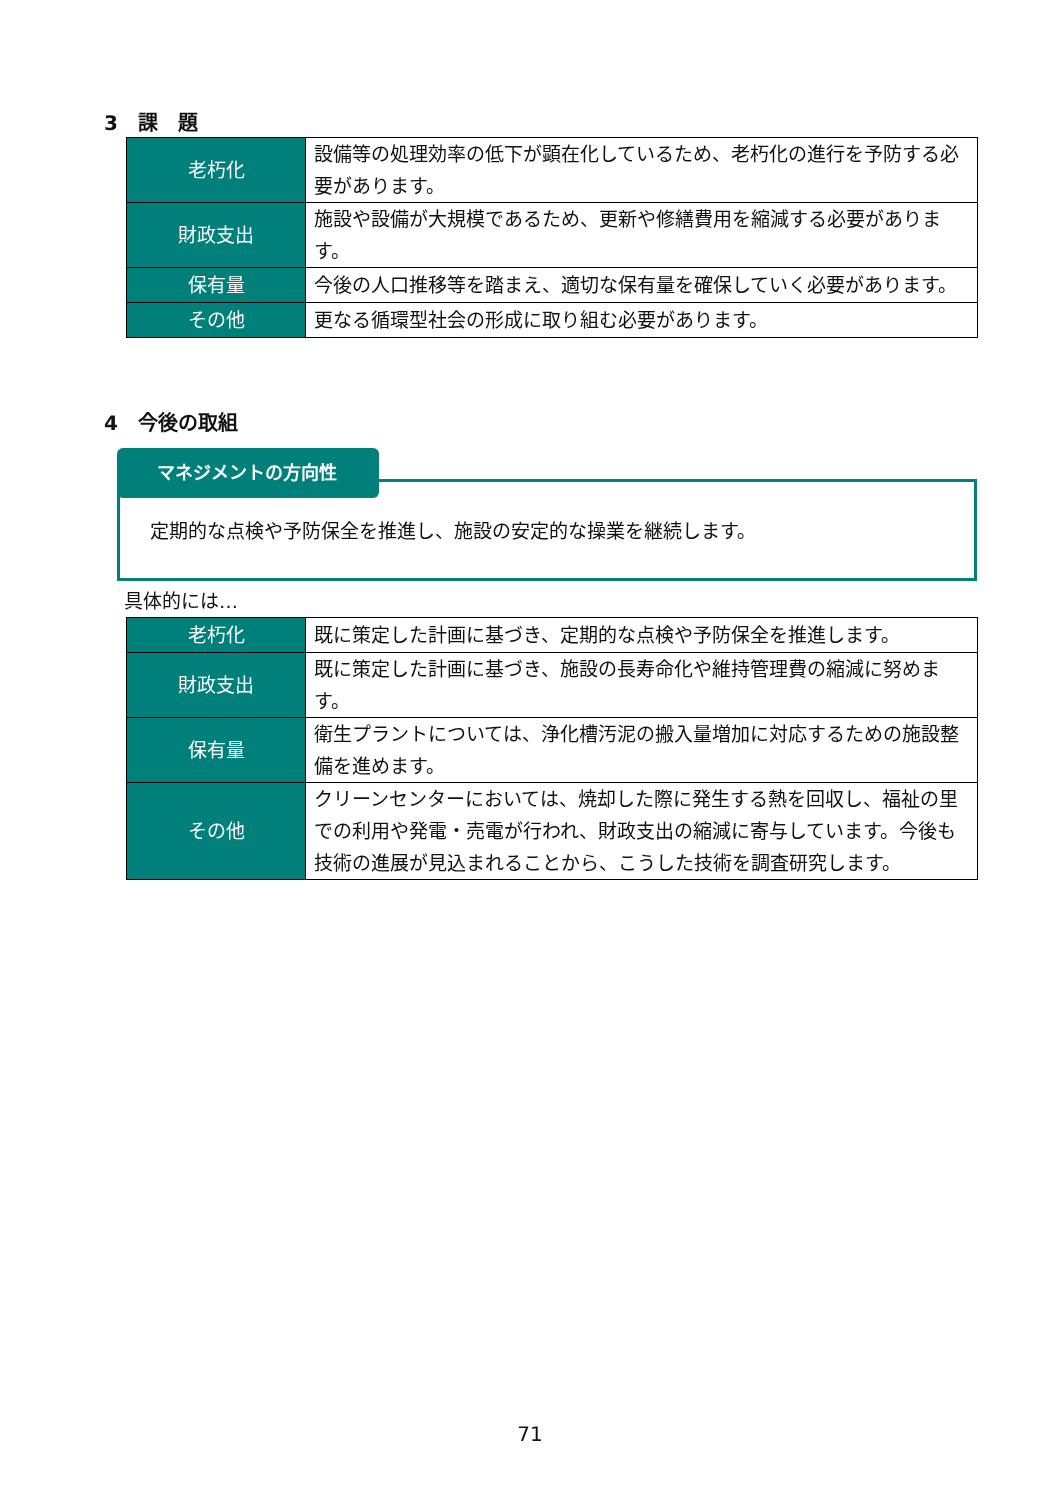3　課　題
| 老朽化 | 設備等の処理効率の低下が顕在化しているため、老朽化の進行を予防する必要があります。 |
| 財政支出 | 施設や設備が大規模であるため、更新や修繕費用を縮減する必要があります。 |
| 保有量 | 今後の人口推移等を踏まえ、適切な保有量を確保していく必要があります。 |
| その他 | 更なる循環型社会の形成に取り組む必要があります。 |
4　今後の取組
マネジメントの方向性
定期的な点検や予防保全を推進し、施設の安定的な操業を継続します。
具体的には…
| 老朽化 | 既に策定した計画に基づき、定期的な点検や予防保全を推進します。 |
| 財政支出 | 既に策定した計画に基づき、施設の長寿命化や維持管理費の縮減に努めます。 |
| 保有量 | 衛生プラントについては、浄化槽汚泥の搬入量増加に対応するための施設整備を進めます。 |
| その他 | クリーンセンターにおいては、焼却した際に発生する熱を回収し、福祉の里での利用や発電・売電が行われ、財政支出の縮減に寄与しています。今後も技術の進展が見込まれることから、こうした技術を調査研究します。 |
71